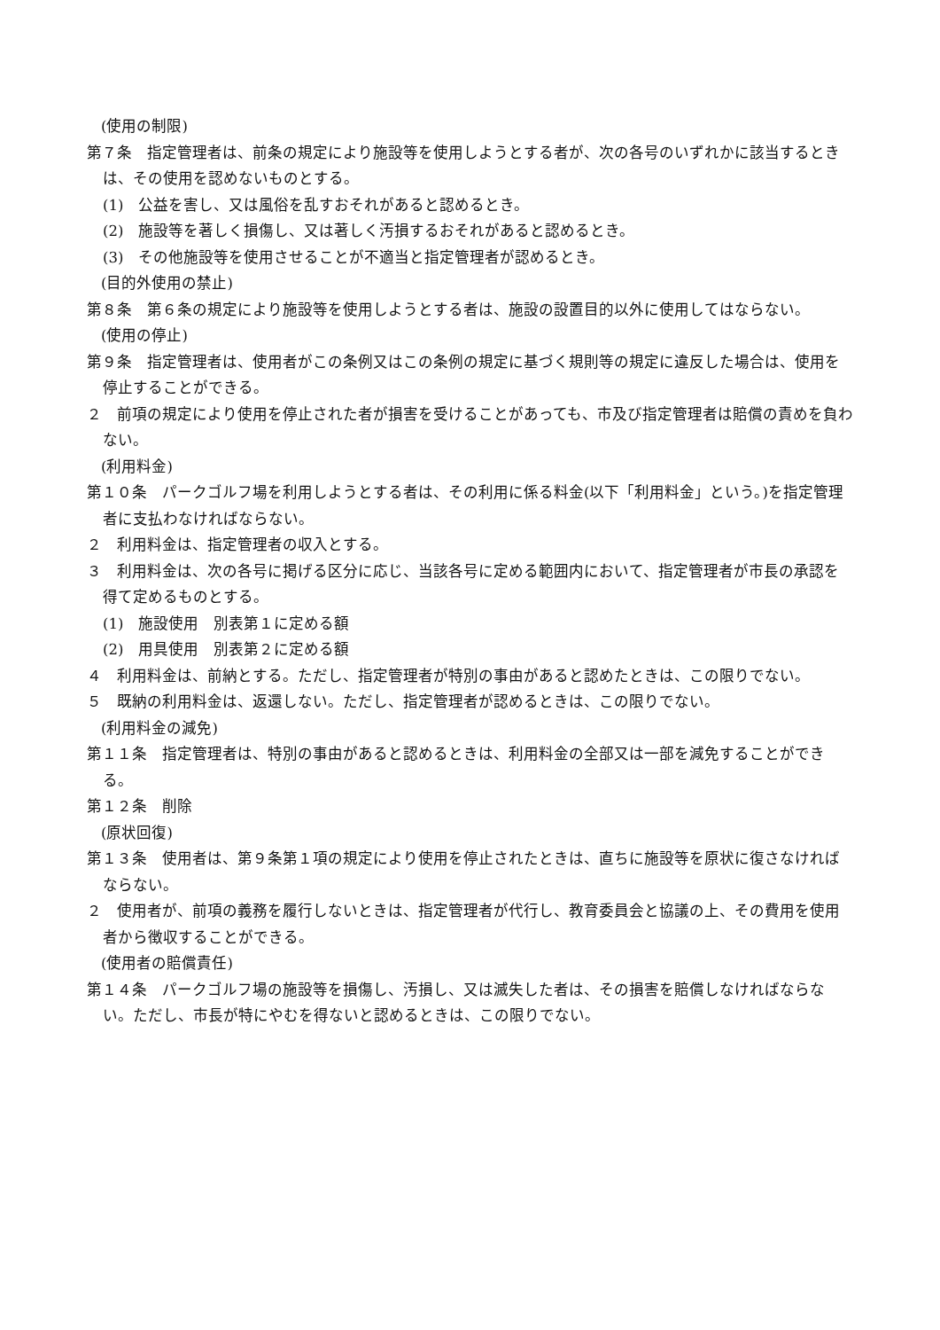(使用の制限)
第７条　指定管理者は、前条の規定により施設等を使用しようとする者が、次の各号のいずれかに該当するときは、その使用を認めないものとする。
(1)　公益を害し、又は風俗を乱すおそれがあると認めるとき。
(2)　施設等を著しく損傷し、又は著しく汚損するおそれがあると認めるとき。
(3)　その他施設等を使用させることが不適当と指定管理者が認めるとき。
(目的外使用の禁止)
第８条　第６条の規定により施設等を使用しようとする者は、施設の設置目的以外に使用してはならない。
(使用の停止)
第９条　指定管理者は、使用者がこの条例又はこの条例の規定に基づく規則等の規定に違反した場合は、使用を停止することができる。
２　前項の規定により使用を停止された者が損害を受けることがあっても、市及び指定管理者は賠償の責めを負わない。
(利用料金)
第１０条　パークゴルフ場を利用しようとする者は、その利用に係る料金(以下「利用料金」という。)を指定管理者に支払わなければならない。
２　利用料金は、指定管理者の収入とする。
３　利用料金は、次の各号に掲げる区分に応じ、当該各号に定める範囲内において、指定管理者が市長の承認を得て定めるものとする。
(1)　施設使用　別表第１に定める額
(2)　用具使用　別表第２に定める額
４　利用料金は、前納とする。ただし、指定管理者が特別の事由があると認めたときは、この限りでない。
５　既納の利用料金は、返還しない。ただし、指定管理者が認めるときは、この限りでない。
(利用料金の減免)
第１１条　指定管理者は、特別の事由があると認めるときは、利用料金の全部又は一部を減免することができる。
第１２条　削除
(原状回復)
第１３条　使用者は、第９条第１項の規定により使用を停止されたときは、直ちに施設等を原状に復さなければならない。
２　使用者が、前項の義務を履行しないときは、指定管理者が代行し、教育委員会と協議の上、その費用を使用者から徴収することができる。
(使用者の賠償責任)
第１４条　パークゴルフ場の施設等を損傷し、汚損し、又は滅失した者は、その損害を賠償しなければならない。ただし、市長が特にやむを得ないと認めるときは、この限りでない。